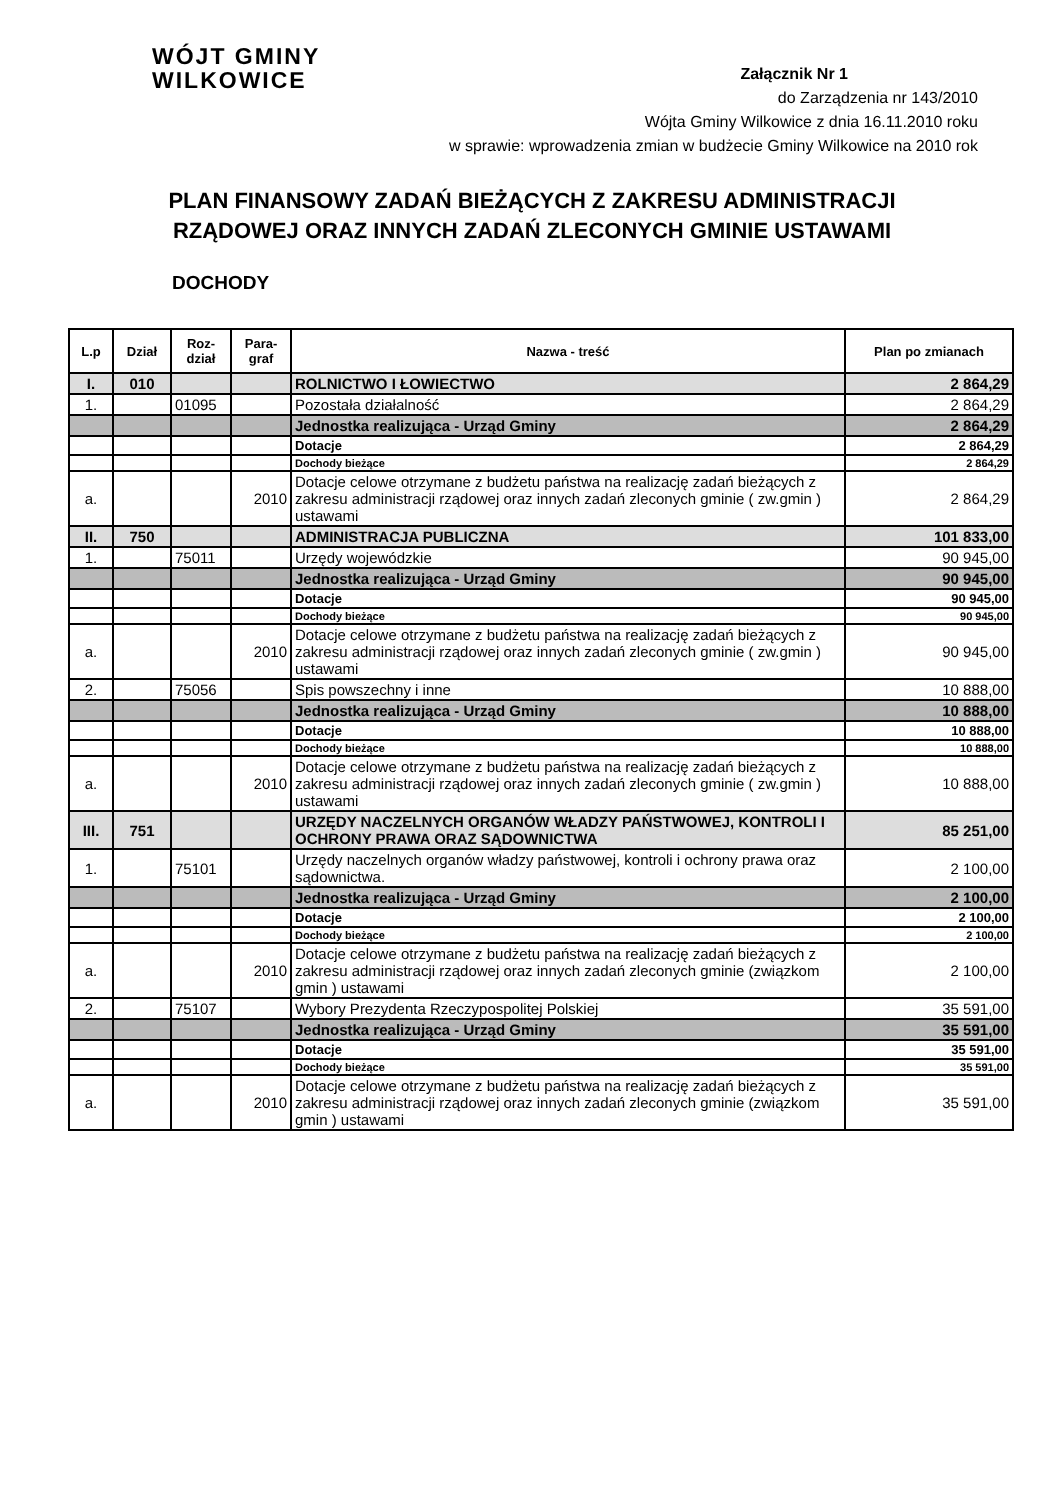WÓJT GMINY
WILKOWICE
Załącznik Nr 1
do Zarządzenia nr 143/2010
Wójta Gminy Wilkowice z dnia 16.11.2010 roku
w sprawie: wprowadzenia zmian w budżecie Gminy Wilkowice na 2010 rok
PLAN FINANSOWY ZADAŃ BIEŻĄCYCH Z ZAKRESU ADMINISTRACJI
RZĄDOWEJ ORAZ INNYCH ZADAŃ ZLECONYCH GMINIE USTAWAMI
DOCHODY
| L.p | Dział | Roz-dział | Para-graf | Nazwa - treść | Plan po zmianach |
| --- | --- | --- | --- | --- | --- |
| I. | 010 | | | ROLNICTWO I ŁOWIECTWO | 2 864,29 |
| 1. | | 01095 | | Pozostała działalność | 2 864,29 |
| | | | | Jednostka realizująca - Urząd Gminy | 2 864,29 |
| | | | | Dotacje | 2 864,29 |
| | | | | Dochody bieżące | 2 864,29 |
| a. | | | 2010 | Dotacje celowe otrzymane z budżetu państwa na realizację zadań bieżących z zakresu administracji rządowej oraz innych zadań zleconych gminie ( zw.gmin ) ustawami | 2 864,29 |
| II. | 750 | | | ADMINISTRACJA PUBLICZNA | 101 833,00 |
| 1. | | 75011 | | Urzędy wojewódzkie | 90 945,00 |
| | | | | Jednostka realizująca - Urząd Gminy | 90 945,00 |
| | | | | Dotacje | 90 945,00 |
| | | | | Dochody bieżące | 90 945,00 |
| a. | | | 2010 | Dotacje celowe otrzymane z budżetu państwa na realizację zadań bieżących z zakresu administracji rządowej oraz innych zadań zleconych gminie ( zw.gmin ) ustawami | 90 945,00 |
| 2. | | 75056 | | Spis powszechny i inne | 10 888,00 |
| | | | | Jednostka realizująca - Urząd Gminy | 10 888,00 |
| | | | | Dotacje | 10 888,00 |
| | | | | Dochody bieżące | 10 888,00 |
| a. | | | 2010 | Dotacje celowe otrzymane z budżetu państwa na realizację zadań bieżących z zakresu administracji rządowej oraz innych zadań zleconych gminie ( zw.gmin ) ustawami | 10 888,00 |
| III. | 751 | | | URZĘDY NACZELNYCH ORGANÓW WŁADZY PAŃSTWOWEJ, KONTROLI I OCHRONY PRAWA ORAZ SĄDOWNICTWA | 85 251,00 |
| 1. | | 75101 | | Urzędy naczelnych organów władzy państwowej, kontroli i ochrony prawa oraz sądownictwa. | 2 100,00 |
| | | | | Jednostka realizująca - Urząd Gminy | 2 100,00 |
| | | | | Dotacje | 2 100,00 |
| | | | | Dochody bieżące | 2 100,00 |
| a. | | | 2010 | Dotacje celowe otrzymane z budżetu państwa na realizację zadań bieżących z zakresu administracji rządowej oraz innych zadań zleconych gminie (związkom gmin ) ustawami | 2 100,00 |
| 2. | | 75107 | | Wybory Prezydenta Rzeczypospolitej Polskiej | 35 591,00 |
| | | | | Jednostka realizująca - Urząd Gminy | 35 591,00 |
| | | | | Dotacje | 35 591,00 |
| | | | | Dochody bieżące | 35 591,00 |
| a. | | | 2010 | Dotacje celowe otrzymane z budżetu państwa na realizację zadań bieżących z zakresu administracji rządowej oraz innych zadań zleconych gminie (związkom gmin ) ustawami | 35 591,00 |